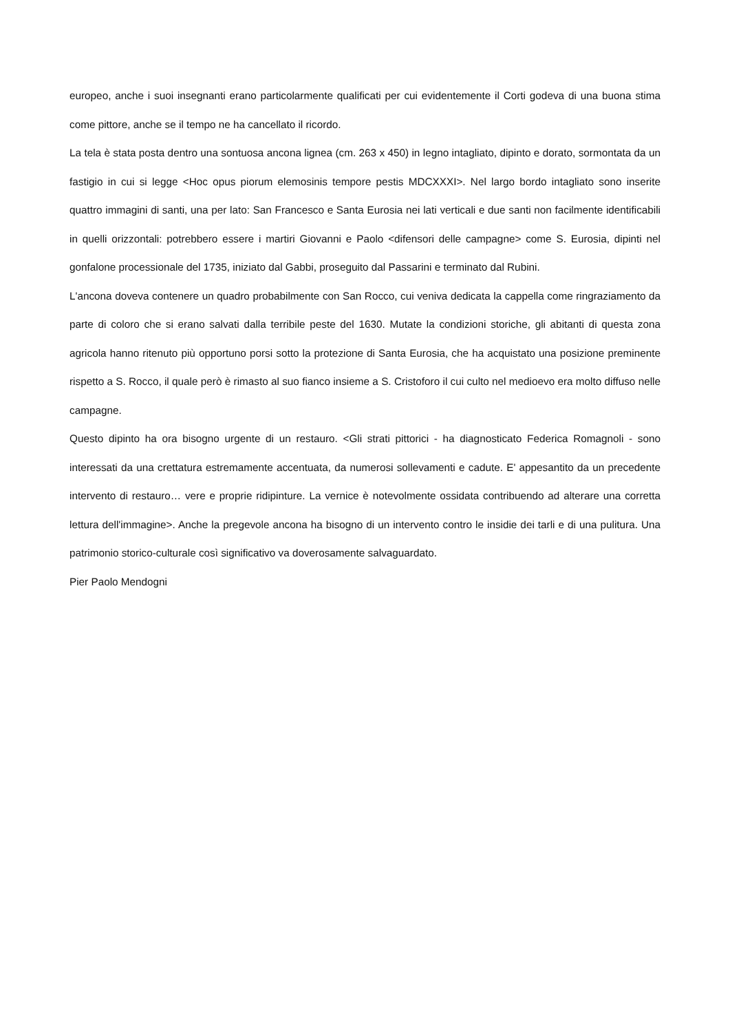europeo, anche i suoi insegnanti erano particolarmente qualificati per cui evidentemente il Corti godeva di una buona stima come pittore, anche se il tempo ne ha cancellato il ricordo.
La tela è stata posta dentro una sontuosa ancona lignea (cm. 263 x 450) in legno intagliato, dipinto e dorato, sormontata da un fastigio in cui si legge <Hoc opus piorum elemosinis tempore pestis MDCXXXI>. Nel largo bordo intagliato sono inserite quattro immagini di santi, una per lato: San Francesco e Santa Eurosia nei lati verticali e due santi non facilmente identificabili in quelli orizzontali: potrebbero essere i martiri Giovanni e Paolo <difensori delle campagne> come S. Eurosia, dipinti nel gonfalone processionale del 1735, iniziato dal Gabbi, proseguito dal Passarini e terminato dal Rubini.
L'ancona doveva contenere un quadro probabilmente con San Rocco, cui veniva dedicata la cappella come ringraziamento da parte di coloro che si erano salvati dalla terribile peste del 1630. Mutate la condizioni storiche, gli abitanti di questa zona agricola hanno ritenuto più opportuno porsi sotto la protezione di Santa Eurosia, che ha acquistato una posizione preminente rispetto a S. Rocco, il quale però è rimasto al suo fianco insieme a S. Cristoforo il cui culto nel medioevo era molto diffuso nelle campagne.
Questo dipinto ha ora bisogno urgente di un restauro. <Gli strati pittorici - ha diagnosticato Federica Romagnoli - sono interessati da una crettatura estremamente accentuata, da numerosi sollevamenti e cadute. E' appesantito da un precedente intervento di restauro… vere e proprie ridipinture. La vernice è notevolmente ossidata contribuendo ad alterare una corretta lettura dell'immagine>. Anche la pregevole ancona ha bisogno di un intervento contro le insidie dei tarli e di una pulitura. Una patrimonio storico-culturale così significativo va doverosamente salvaguardato.
Pier Paolo Mendogni